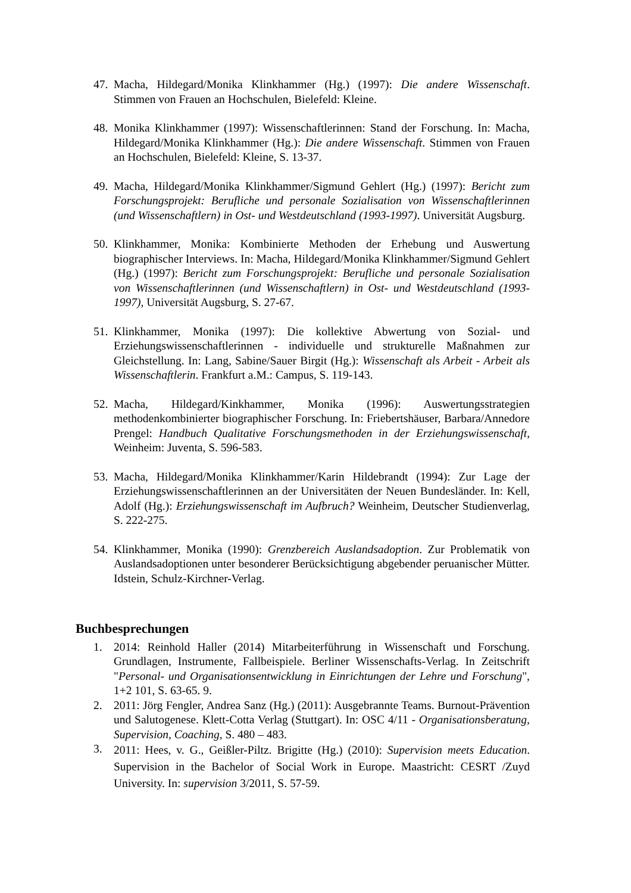47. Macha, Hildegard/Monika Klinkhammer (Hg.) (1997): Die andere Wissenschaft. Stimmen von Frauen an Hochschulen, Bielefeld: Kleine.
48. Monika Klinkhammer (1997): Wissenschaftlerinnen: Stand der Forschung. In: Macha, Hildegard/Monika Klinkhammer (Hg.): Die andere Wissenschaft. Stimmen von Frauen an Hochschulen, Bielefeld: Kleine, S. 13-37.
49. Macha, Hildegard/Monika Klinkhammer/Sigmund Gehlert (Hg.) (1997): Bericht zum Forschungsprojekt: Berufliche und personale Sozialisation von Wissenschaftlerinnen (und Wissenschaftlern) in Ost- und Westdeutschland (1993-1997). Universität Augsburg.
50. Klinkhammer, Monika: Kombinierte Methoden der Erhebung und Auswertung biographischer Interviews. In: Macha, Hildegard/Monika Klinkhammer/Sigmund Gehlert (Hg.) (1997): Bericht zum Forschungsprojekt: Berufliche und personale Sozialisation von Wissenschaftlerinnen (und Wissenschaftlern) in Ost- und Westdeutschland (1993-1997), Universität Augsburg, S. 27-67.
51. Klinkhammer, Monika (1997): Die kollektive Abwertung von Sozial- und Erziehungswissenschaftlerinnen - individuelle und strukturelle Maßnahmen zur Gleichstellung. In: Lang, Sabine/Sauer Birgit (Hg.): Wissenschaft als Arbeit - Arbeit als Wissenschaftlerin. Frankfurt a.M.: Campus, S. 119-143.
52. Macha, Hildegard/Kinkhammer, Monika (1996): Auswertungsstrategien methodenkombinierter biographischer Forschung. In: Friebertshäuser, Barbara/Annedore Prengel: Handbuch Qualitative Forschungsmethoden in der Erziehungswissenschaft, Weinheim: Juventa, S. 596-583.
53. Macha, Hildegard/Monika Klinkhammer/Karin Hildebrandt (1994): Zur Lage der Erziehungswissenschaftlerinnen an der Universitäten der Neuen Bundesländer. In: Kell, Adolf (Hg.): Erziehungswissenschaft im Aufbruch? Weinheim, Deutscher Studienverlag, S. 222-275.
54. Klinkhammer, Monika (1990): Grenzbereich Auslandsadoption. Zur Problematik von Auslandsadoptionen unter besonderer Berücksichtigung abgebender peruanischer Mütter. Idstein, Schulz-Kirchner-Verlag.
Buchbesprechungen
1. 2014: Reinhold Haller (2014) Mitarbeiterführung in Wissenschaft und Forschung. Grundlagen, Instrumente, Fallbeispiele. Berliner Wissenschafts-Verlag. In Zeitschrift "Personal- und Organisationsentwicklung in Einrichtungen der Lehre und Forschung", 1+2 101, S. 63-65. 9.
2. 2011: Jörg Fengler, Andrea Sanz (Hg.) (2011): Ausgebrannte Teams. Burnout-Prävention und Salutogenese. Klett-Cotta Verlag (Stuttgart). In: OSC 4/11 - Organisationsberatung, Supervision, Coaching, S. 480 – 483.
3. 2011: Hees, v. G., Geißler-Piltz. Brigitte (Hg.) (2010): Supervision meets Education. Supervision in the Bachelor of Social Work in Europe. Maastricht: CESRT /Zuyd University. In: supervision 3/2011, S. 57-59.